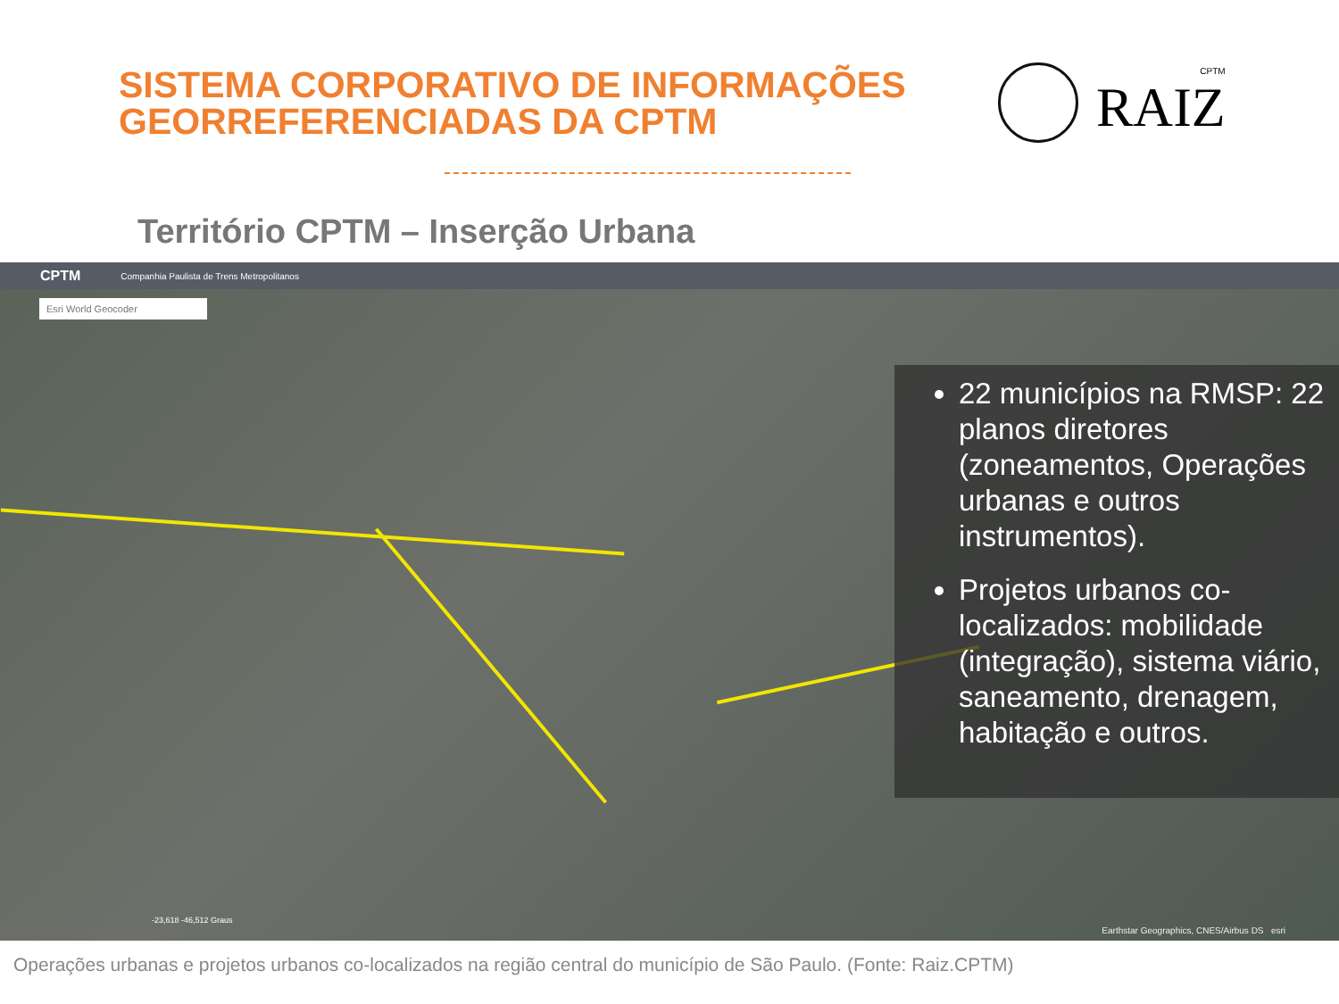SISTEMA CORPORATIVO DE INFORMAÇÕES
GEORREFERENCIADAS DA CPTM
CPTM
RAIZ
Território CPTM – Inserção Urbana
CPTM Companhia Paulista de Trens Metropolitanos
Esri World Geocoder
22 municípios na RMSP: 22 planos diretores (zoneamentos, Operações urbanas e outros instrumentos).
Projetos urbanos co-localizados: mobilidade (integração), sistema viário, saneamento, drenagem, habitação e outros.
-23,618 -46,512 Graus
Earthstar Geographics, CNES/Airbus DS esri
Operações urbanas e projetos urbanos co-localizados na região central do município de São Paulo. (Fonte: Raiz.CPTM)